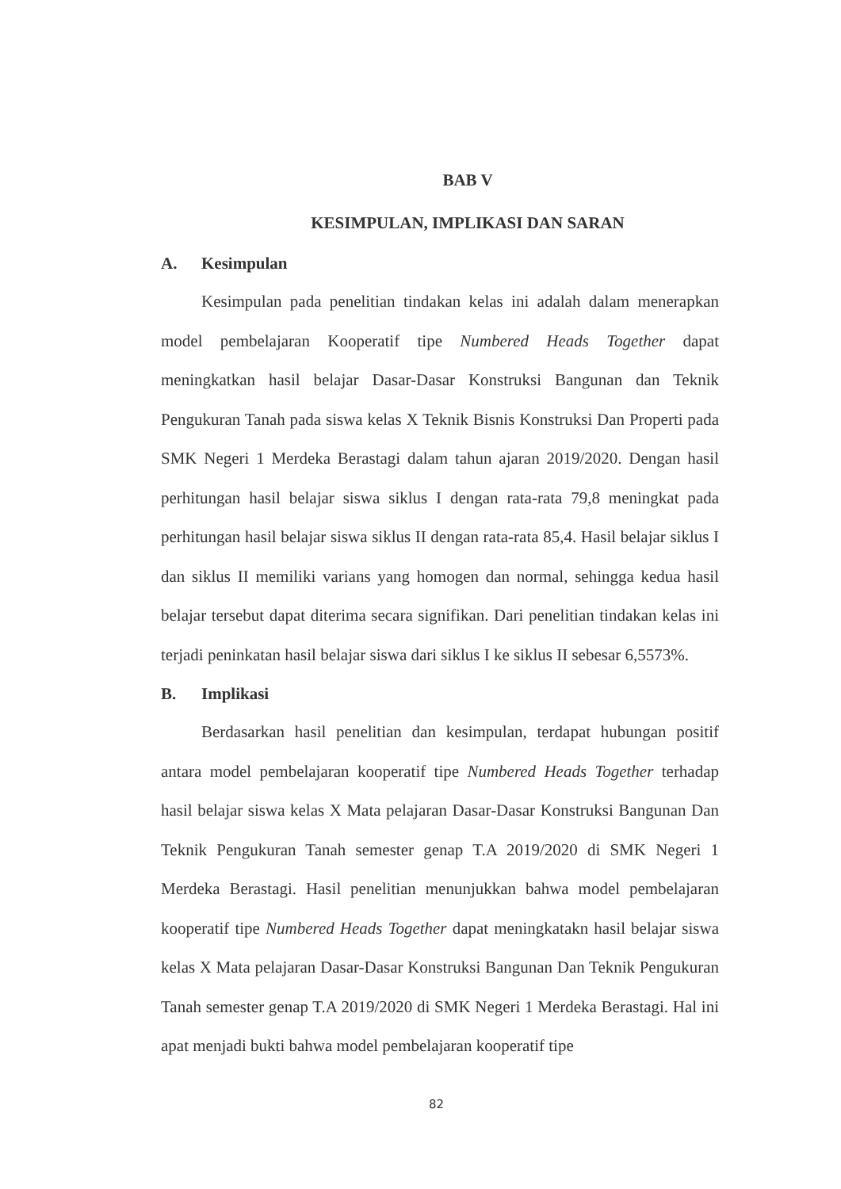BAB V
KESIMPULAN, IMPLIKASI DAN SARAN
A. Kesimpulan
Kesimpulan pada penelitian tindakan kelas ini adalah dalam menerapkan model pembelajaran Kooperatif tipe Numbered Heads Together dapat meningkatkan hasil belajar Dasar-Dasar Konstruksi Bangunan dan Teknik Pengukuran Tanah pada siswa kelas X Teknik Bisnis Konstruksi Dan Properti pada SMK Negeri 1 Merdeka Berastagi dalam tahun ajaran 2019/2020. Dengan hasil perhitungan hasil belajar siswa siklus I dengan rata-rata 79,8 meningkat pada perhitungan hasil belajar siswa siklus II dengan rata-rata 85,4. Hasil belajar siklus I dan siklus II memiliki varians yang homogen dan normal, sehingga kedua hasil belajar tersebut dapat diterima secara signifikan. Dari penelitian tindakan kelas ini terjadi peninkatan hasil belajar siswa dari siklus I ke siklus II sebesar 6,5573%.
B. Implikasi
Berdasarkan hasil penelitian dan kesimpulan, terdapat hubungan positif antara model pembelajaran kooperatif tipe Numbered Heads Together terhadap hasil belajar siswa kelas X Mata pelajaran Dasar-Dasar Konstruksi Bangunan Dan Teknik Pengukuran Tanah semester genap T.A 2019/2020 di SMK Negeri 1 Merdeka Berastagi. Hasil penelitian menunjukkan bahwa model pembelajaran kooperatif tipe Numbered Heads Together dapat meningkatakn hasil belajar siswa kelas X Mata pelajaran Dasar-Dasar Konstruksi Bangunan Dan Teknik Pengukuran Tanah semester genap T.A 2019/2020 di SMK Negeri 1 Merdeka Berastagi. Hal ini apat menjadi bukti bahwa model pembelajaran kooperatif tipe
82